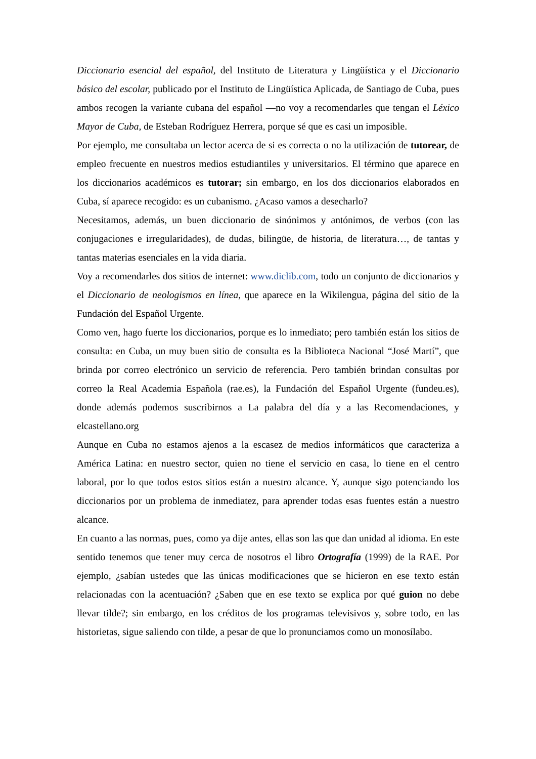Diccionario esencial del español, del Instituto de Literatura y Lingüística y el Diccionario básico del escolar, publicado por el Instituto de Lingüística Aplicada, de Santiago de Cuba, pues ambos recogen la variante cubana del español —no voy a recomendarles que tengan el Léxico Mayor de Cuba, de Esteban Rodríguez Herrera, porque sé que es casi un imposible.
Por ejemplo, me consultaba un lector acerca de si es correcta o no la utilización de tutorear, de empleo frecuente en nuestros medios estudiantiles y universitarios. El término que aparece en los diccionarios académicos es tutorar; sin embargo, en los dos diccionarios elaborados en Cuba, sí aparece recogido: es un cubanismo. ¿Acaso vamos a desecharlo?
Necesitamos, además, un buen diccionario de sinónimos y antónimos, de verbos (con las conjugaciones e irregularidades), de dudas, bilingüe, de historia, de literatura…, de tantas y tantas materias esenciales en la vida diaria.
Voy a recomendarles dos sitios de internet: www.diclib.com, todo un conjunto de diccionarios y el Diccionario de neologismos en línea, que aparece en la Wikilengua, página del sitio de la Fundación del Español Urgente.
Como ven, hago fuerte los diccionarios, porque es lo inmediato; pero también están los sitios de consulta: en Cuba, un muy buen sitio de consulta es la Biblioteca Nacional “José Martí”, que brinda por correo electrónico un servicio de referencia. Pero también brindan consultas por correo la Real Academia Española (rae.es), la Fundación del Español Urgente (fundeu.es), donde además podemos suscribirnos a La palabra del día y a las Recomendaciones, y elcastellano.org
Aunque en Cuba no estamos ajenos a la escasez de medios informáticos que caracteriza a América Latina: en nuestro sector, quien no tiene el servicio en casa, lo tiene en el centro laboral, por lo que todos estos sitios están a nuestro alcance. Y, aunque sigo potenciando los diccionarios por un problema de inmediatez, para aprender todas esas fuentes están a nuestro alcance.
En cuanto a las normas, pues, como ya dije antes, ellas son las que dan unidad al idioma. En este sentido tenemos que tener muy cerca de nosotros el libro Ortografía (1999) de la RAE. Por ejemplo, ¿sabían ustedes que las únicas modificaciones que se hicieron en ese texto están relacionadas con la acentuación? ¿Saben que en ese texto se explica por qué guion no debe llevar tilde?; sin embargo, en los créditos de los programas televisivos y, sobre todo, en las historietas, sigue saliendo con tilde, a pesar de que lo pronunciamos como un monosílabo.